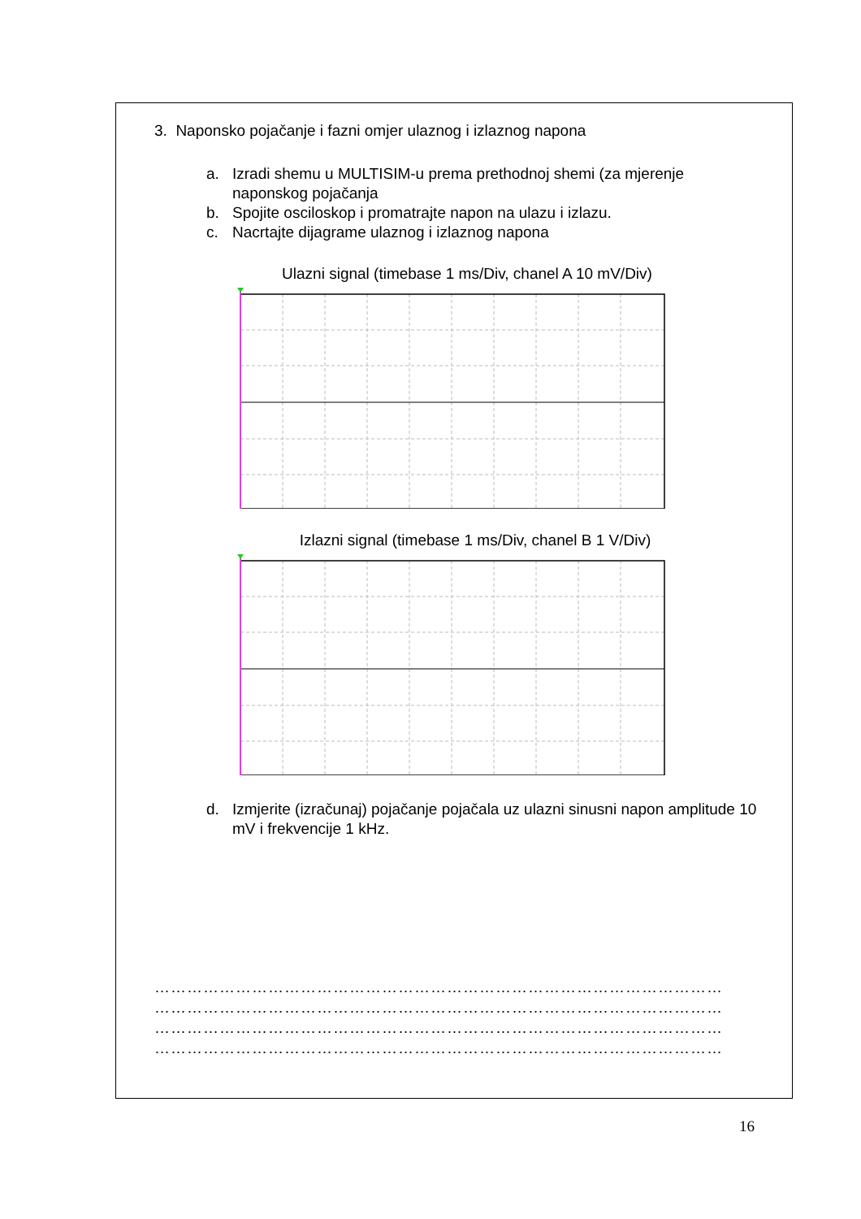3. Naponsko pojačanje i fazni omjer ulaznog i izlaznog napona
a. Izradi shemu u MULTISIM-u prema prethodnoj shemi (za mjerenje naponskog pojačanja
b. Spojite osciloskop i promatrajte napon na ulazu i izlazu.
c. Nacrtajte dijagrame ulaznog i izlaznog napona
Ulazni signal (timebase 1 ms/Div, chanel A 10 mV/Div)
Izlazni signal (timebase 1 ms/Div, chanel B 1 V/Div)
d. Izmjerite (izračunaj) pojačanje pojačala uz ulazni sinusni napon amplitude 10 mV i frekvencije 1 kHz.
……………………………………………………………………………………………
……………………………………………………………………………………………
……………………………………………………………………………………………
……………………………………………………………………………………………
16